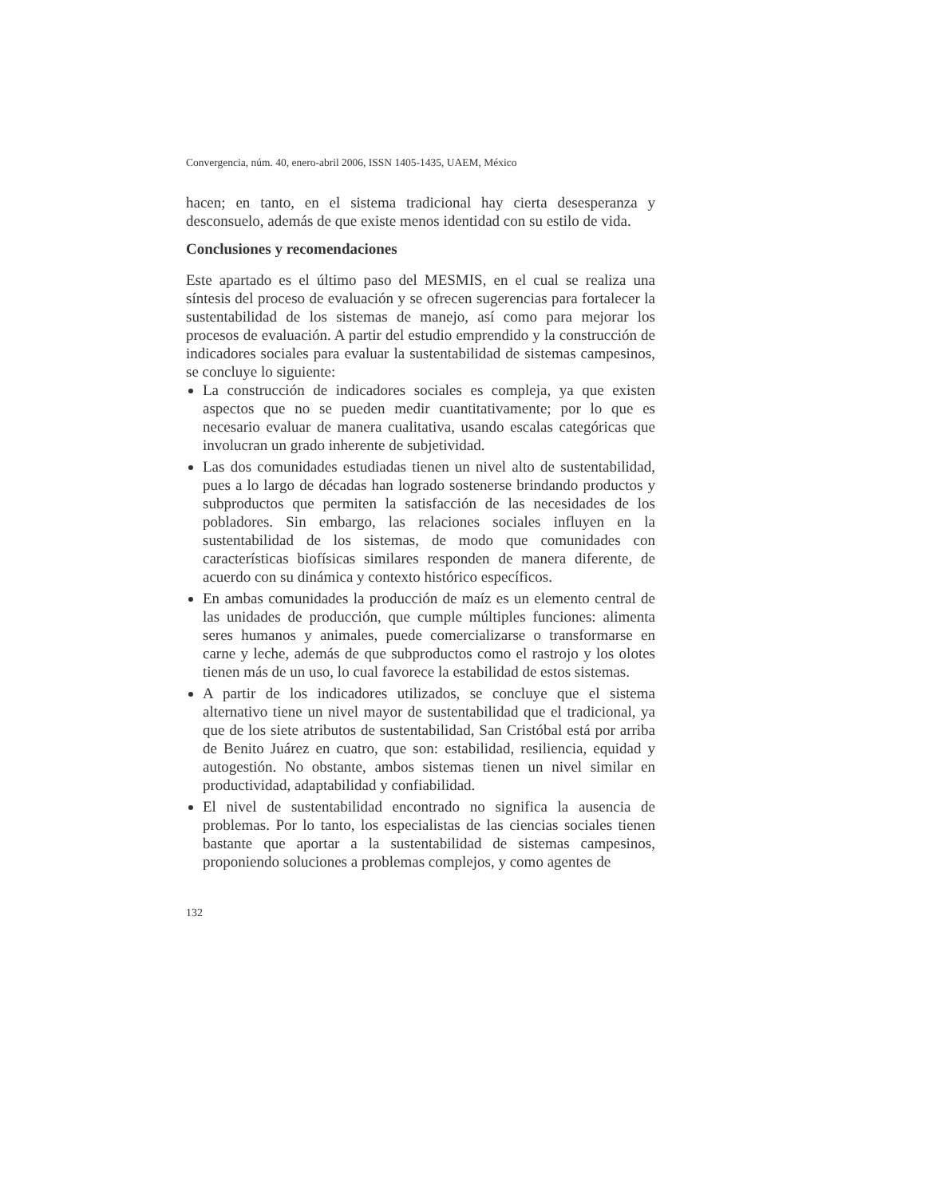Convergencia, núm. 40, enero-abril 2006, ISSN 1405-1435, UAEM, México
hacen; en tanto, en el sistema tradicional hay cierta desesperanza y desconsuelo, además de que existe menos identidad con su estilo de vida.
Conclusiones y recomendaciones
Este apartado es el último paso del MESMIS, en el cual se realiza una síntesis del proceso de evaluación y se ofrecen sugerencias para fortalecer la sustentabilidad de los sistemas de manejo, así como para mejorar los procesos de evaluación. A partir del estudio emprendido y la construcción de indicadores sociales para evaluar la sustentabilidad de sistemas campesinos, se concluye lo siguiente:
La construcción de indicadores sociales es compleja, ya que existen aspectos que no se pueden medir cuantitativamente; por lo que es necesario evaluar de manera cualitativa, usando escalas categóricas que involucran un grado inherente de subjetividad.
Las dos comunidades estudiadas tienen un nivel alto de sustentabilidad, pues a lo largo de décadas han logrado sostenerse brindando productos y subproductos que permiten la satisfacción de las necesidades de los pobladores. Sin embargo, las relaciones sociales influyen en la sustentabilidad de los sistemas, de modo que comunidades con características biofísicas similares responden de manera diferente, de acuerdo con su dinámica y contexto histórico específicos.
En ambas comunidades la producción de maíz es un elemento central de las unidades de producción, que cumple múltiples funciones: alimenta seres humanos y animales, puede comercializarse o transformarse en carne y leche, además de que subproductos como el rastrojo y los olotes tienen más de un uso, lo cual favorece la estabilidad de estos sistemas.
A partir de los indicadores utilizados, se concluye que el sistema alternativo tiene un nivel mayor de sustentabilidad que el tradicional, ya que de los siete atributos de sustentabilidad, San Cristóbal está por arriba de Benito Juárez en cuatro, que son: estabilidad, resiliencia, equidad y autogestión. No obstante, ambos sistemas tienen un nivel similar en productividad, adaptabilidad y confiabilidad.
El nivel de sustentabilidad encontrado no significa la ausencia de problemas. Por lo tanto, los especialistas de las ciencias sociales tienen bastante que aportar a la sustentabilidad de sistemas campesinos, proponiendo soluciones a problemas complejos, y como agentes de
132